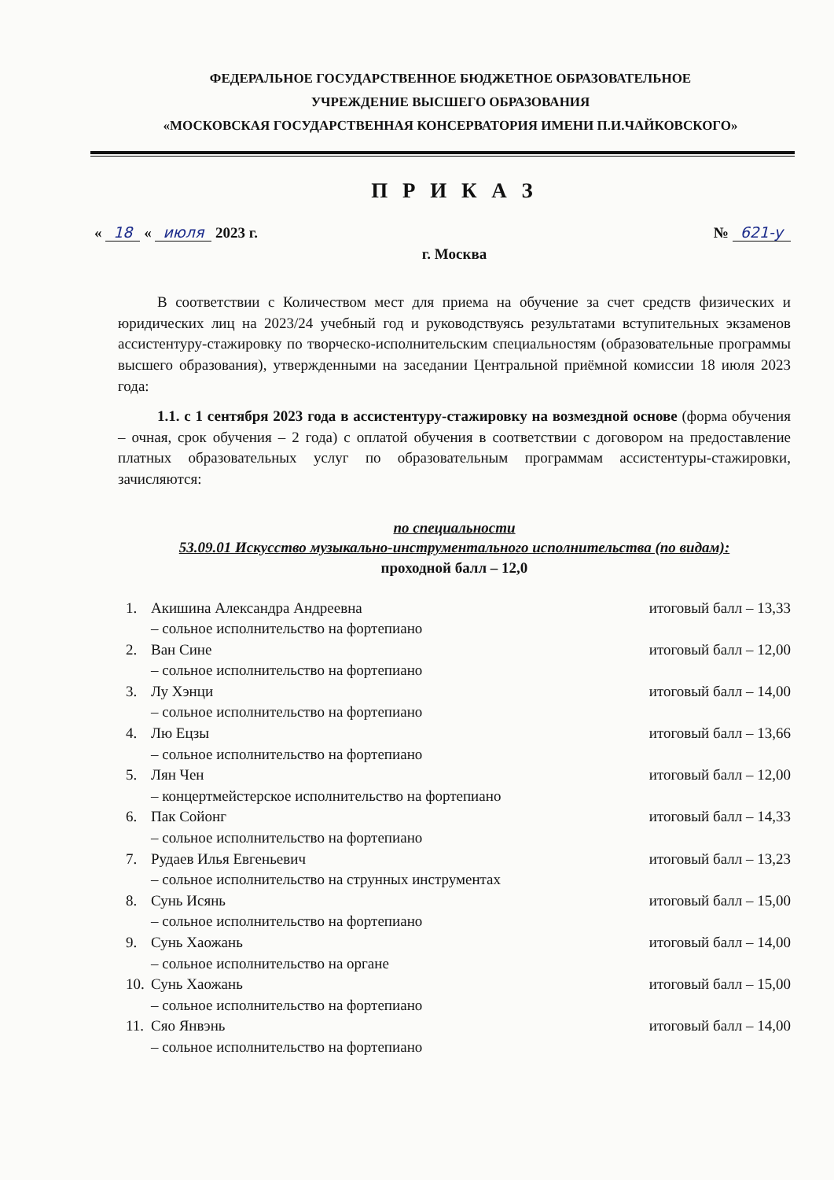ФЕДЕРАЛЬНОЕ ГОСУДАРСТВЕННОЕ БЮДЖЕТНОЕ ОБРАЗОВАТЕЛЬНОЕ
УЧРЕЖДЕНИЕ ВЫСШЕГО ОБРАЗОВАНИЯ
«МОСКОВСКАЯ ГОСУДАРСТВЕННАЯ КОНСЕРВАТОРИЯ ИМЕНИ П.И.ЧАЙКОВСКОГО»
П Р И К А З
« 18 « июля 2023 г. № 621-у
г. Москва
В соответствии с Количеством мест для приема на обучение за счет средств физических и юридических лиц на 2023/24 учебный год и руководствуясь результатами вступительных экзаменов ассистентуру-стажировку по творческо-исполнительским специальностям (образовательные программы высшего образования), утвержденными на заседании Центральной приёмной комиссии 18 июля 2023 года:
1.1. с 1 сентября 2023 года в ассистентуру-стажировку на возмездной основе (форма обучения – очная, срок обучения – 2 года) с оплатой обучения в соответствии с договором на предоставление платных образовательных услуг по образовательным программам ассистентуры-стажировки, зачисляются:
по специальности
53.09.01 Искусство музыкально-инструментального исполнительства (по видам):
проходной балл – 12,0
1. Акишина Александра Андреевна итоговый балл – 13,33 – сольное исполнительство на фортепиано
2. Ван Сине итоговый балл – 12,00 – сольное исполнительство на фортепиано
3. Лу Хэнци итоговый балл – 14,00 – сольное исполнительство на фортепиано
4. Лю Ецзы итоговый балл – 13,66 – сольное исполнительство на фортепиано
5. Лян Чен итоговый балл – 12,00 – концертмейстерское исполнительство на фортепиано
6. Пак Сойонг итоговый балл – 14,33 – сольное исполнительство на фортепиано
7. Рудаев Илья Евгеньевич итоговый балл – 13,23 – сольное исполнительство на струнных инструментах
8. Сунь Исянь итоговый балл – 15,00 – сольное исполнительство на фортепиано
9. Сунь Хаожань итоговый балл – 14,00 – сольное исполнительство на органе
10. Сунь Хаожань итоговый балл – 15,00 – сольное исполнительство на фортепиано
11. Сяо Янвэнь итоговый балл – 14,00 – сольное исполнительство на фортепиано